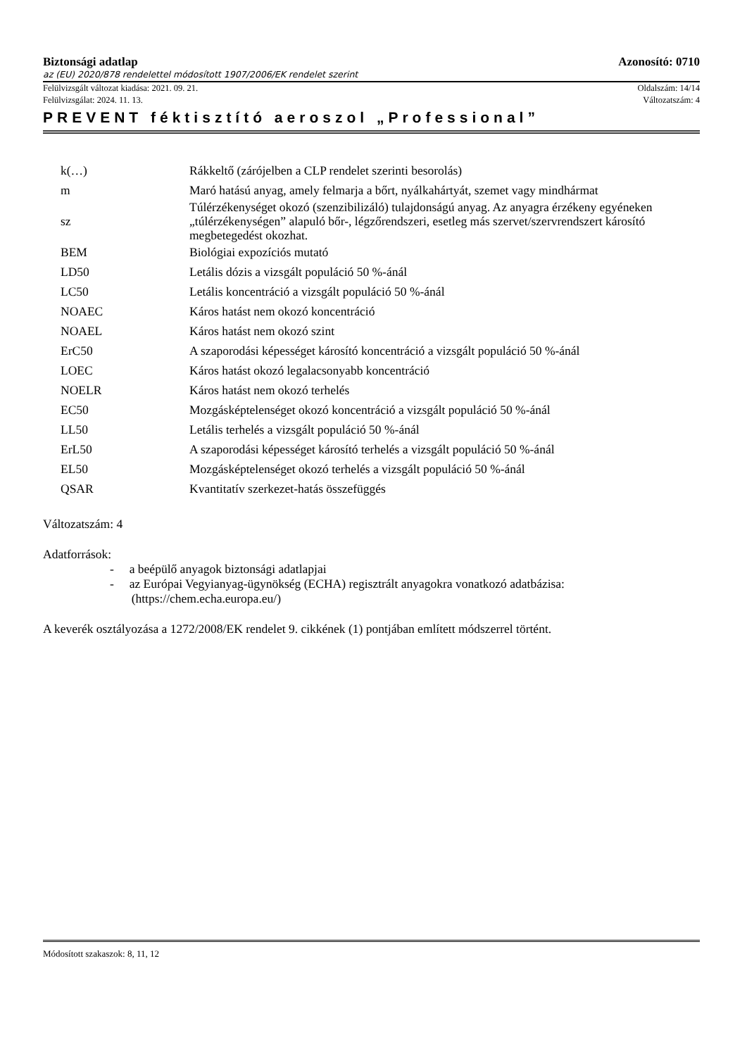Biztonsági adatlap Azonosító: 0710
az (EU) 2020/878 rendelettel módosított 1907/2006/EK rendelet szerint
Felülvizsgált változat kiadása: 2021. 09. 21. Oldalszám: 14/14
Felülvizsgálat: 2024. 11. 13. Változatszám: 4
PREVENT féktisztító aeroszol „Professional”
| k(…) | Rákkeltő (zárójelben a CLP rendelet szerinti besorolás) |
| m | Maró hatású anyag, amely felmarja a bőrt, nyálkahártyát, szemet vagy mindhármat |
| sz | Túlérzékenységet okozó (szenzibilizáló) tulajdonságú anyag. Az anyagra érzékeny egyéneken „túlérzékenységen” alapuló bőr-, légzőrendszeri, esetleg más szervet/szervrendszert károsító megbetegedést okozhat. |
| BEM | Biológiai expozíciós mutató |
| LD50 | Letális dózis a vizsgált populáció 50 %-ánál |
| LC50 | Letális koncentráció a vizsgált populáció 50 %-ánál |
| NOAEC | Káros hatást nem okozó koncentráció |
| NOAEL | Káros hatást nem okozó szint |
| ErC50 | A szaporodási képességet károsító koncentráció a vizsgált populáció 50 %-ánál |
| LOEC | Káros hatást okozó legalacsonyabb koncentráció |
| NOELR | Káros hatást nem okozó terhelés |
| EC50 | Mozgásképtelenséget okozó koncentráció a vizsgált populáció 50 %-ánál |
| LL50 | Letális terhelés a vizsgált populáció 50 %-ánál |
| ErL50 | A szaporodási képességet károsító terhelés a vizsgált populáció 50 %-ánál |
| EL50 | Mozgásképtelenséget okozó terhelés a vizsgált populáció 50 %-ánál |
| QSAR | Kvantitatív szerkezet-hatás összefüggés |
Változatszám: 4
Adatforrások:
- a beépülő anyagok biztonsági adatlapjai
- az Európai Vegyianyag-ügynökség (ECHA) regisztrált anyagokra vonatkozó adatbázisa:
(https://chem.echa.europa.eu/)
A keverék osztályozása a 1272/2008/EK rendelet 9. cikkének (1) pontjában említett módszerrel történt.
Módosított szakaszok: 8, 11, 12